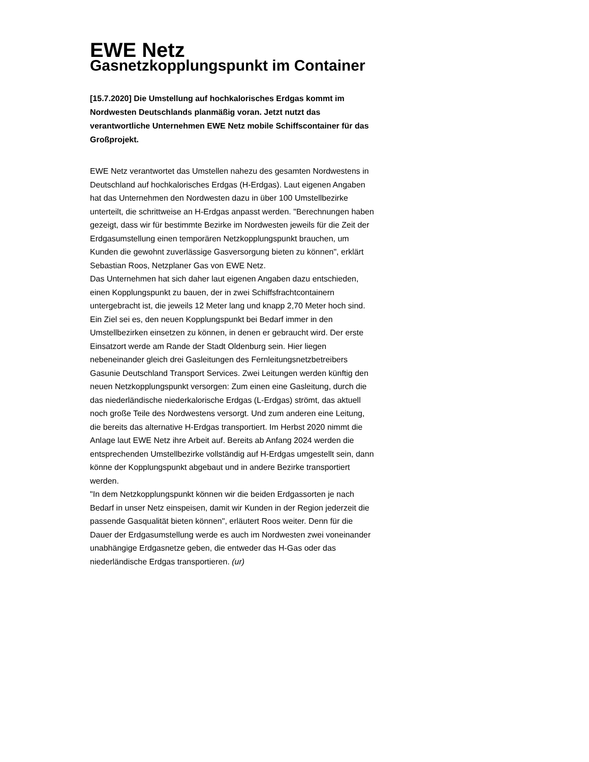EWE Netz
Gasnetzkopplungspunkt im Container
[15.7.2020] Die Umstellung auf hochkalorisches Erdgas kommt im Nordwesten Deutschlands planmäßig voran. Jetzt nutzt das verantwortliche Unternehmen EWE Netz mobile Schiffscontainer für das Großprojekt.
EWE Netz verantwortet das Umstellen nahezu des gesamten Nordwestens in Deutschland auf hochkalorisches Erdgas (H-Erdgas). Laut eigenen Angaben hat das Unternehmen den Nordwesten dazu in über 100 Umstellbezirke unterteilt, die schrittweise an H-Erdgas anpasst werden. "Berechnungen haben gezeigt, dass wir für bestimmte Bezirke im Nordwesten jeweils für die Zeit der Erdgasumstellung einen temporären Netzkopplungspunkt brauchen, um Kunden die gewohnt zuverlässige Gasversorgung bieten zu können", erklärt Sebastian Roos, Netzplaner Gas von EWE Netz.
Das Unternehmen hat sich daher laut eigenen Angaben dazu entschieden, einen Kopplungspunkt zu bauen, der in zwei Schiffsfrachtcontainern untergebracht ist, die jeweils 12 Meter lang und knapp 2,70 Meter hoch sind. Ein Ziel sei es, den neuen Kopplungspunkt bei Bedarf immer in den Umstellbezirken einsetzen zu können, in denen er gebraucht wird. Der erste Einsatzort werde am Rande der Stadt Oldenburg sein. Hier liegen nebeneinander gleich drei Gasleitungen des Fernleitungsnetzbetreibers Gasunie Deutschland Transport Services. Zwei Leitungen werden künftig den neuen Netzkopplungspunkt versorgen: Zum einen eine Gasleitung, durch die das niederländische niederkalorische Erdgas (L-Erdgas) strömt, das aktuell noch große Teile des Nordwestens versorgt. Und zum anderen eine Leitung, die bereits das alternative H-Erdgas transportiert. Im Herbst 2020 nimmt die Anlage laut EWE Netz ihre Arbeit auf. Bereits ab Anfang 2024 werden die entsprechenden Umstellbezirke vollständig auf H-Erdgas umgestellt sein, dann könne der Kopplungspunkt abgebaut und in andere Bezirke transportiert werden.
"In dem Netzkopplungspunkt können wir die beiden Erdgassorten je nach Bedarf in unser Netz einspeisen, damit wir Kunden in der Region jederzeit die passende Gasqualität bieten können", erläutert Roos weiter. Denn für die Dauer der Erdgasumstellung werde es auch im Nordwesten zwei voneinander unabhängige Erdgasnetze geben, die entweder das H-Gas oder das niederländische Erdgas transportieren. (ur)